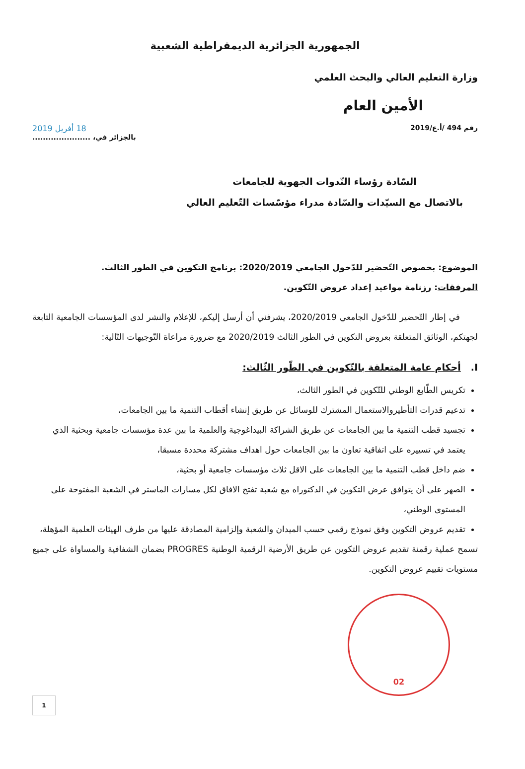الجمهورية الجزائرية الديمقراطية الشعبية
وزارة التعليم العالي والبحث العلمي
الأمين العام
رقم 494 /أ.ع/2019 18 أفريل 2019
بالجزائر في، ......................
السّادة رؤساء النّدوات الجهوية للجامعات
بالاتصال مع السيّدات والسّادة مدراء مؤسّسات التّعليم العالي
الموضوع: بخصوص التّحضير للدّخول الجامعي 2020/2019: برنامج التكوين في الطور الثالث.
المرفقات: رزنامة مواعيد إعداد عروض التّكوين.
في إطار التّحضير للدّخول الجامعي 2020/2019، يشرفني أن أرسل إليكم، للإعلام والنشر لدى المؤسسات الجامعية التابعة لجهتكم، الوثائق المتعلقة بعروض التكوين في الطور الثالث 2020/2019 مع ضرورة مراعاة التّوجيهات التّالية:
I. أحكام عامة المتعلقة بالتّكوين في الطّور الثّالث:
تكريس الطّابع الوطني للتّكوين في الطور الثالث،
تدعيم قدرات التأطيروالاستعمال المشترك للوسائل عن طريق إنشاء أقطاب التنمية ما بين الجامعات،
تجسيد قطب التنمية ما بين الجامعات عن طريق الشراكة البيداغوجية والعلمية ما بين عدة مؤسسات جامعية وبحثية الذي يعتمد في تسييره على اتفاقية تعاون ما بين الجامعات حول اهداف مشتركة محددة مسبقا،
ضم داخل قطب التنمية ما بين الجامعات على الاقل ثلاث مؤسسات جامعية أو بحثية،
الصهر على أن يتوافق عرض التكوين في الدكتوراه مع شعبة تفتح الافاق لكل مسارات الماستر في الشعبة المفتوحة على المستوى الوطني،
تقديم عروض التكوين وفق نموذج رقمي حسب الميدان والشعبة وإلزامية المصادقة عليها من طرف الهيئات العلمية المؤهلة،
تسمح عملية رقمنة تقديم عروض التكوين عن طريق الأرضية الرقمية الوطنية PROGRES بضمان الشفافية والمساواة على جميع مستويات تقييم عروض التكوين.
02
1